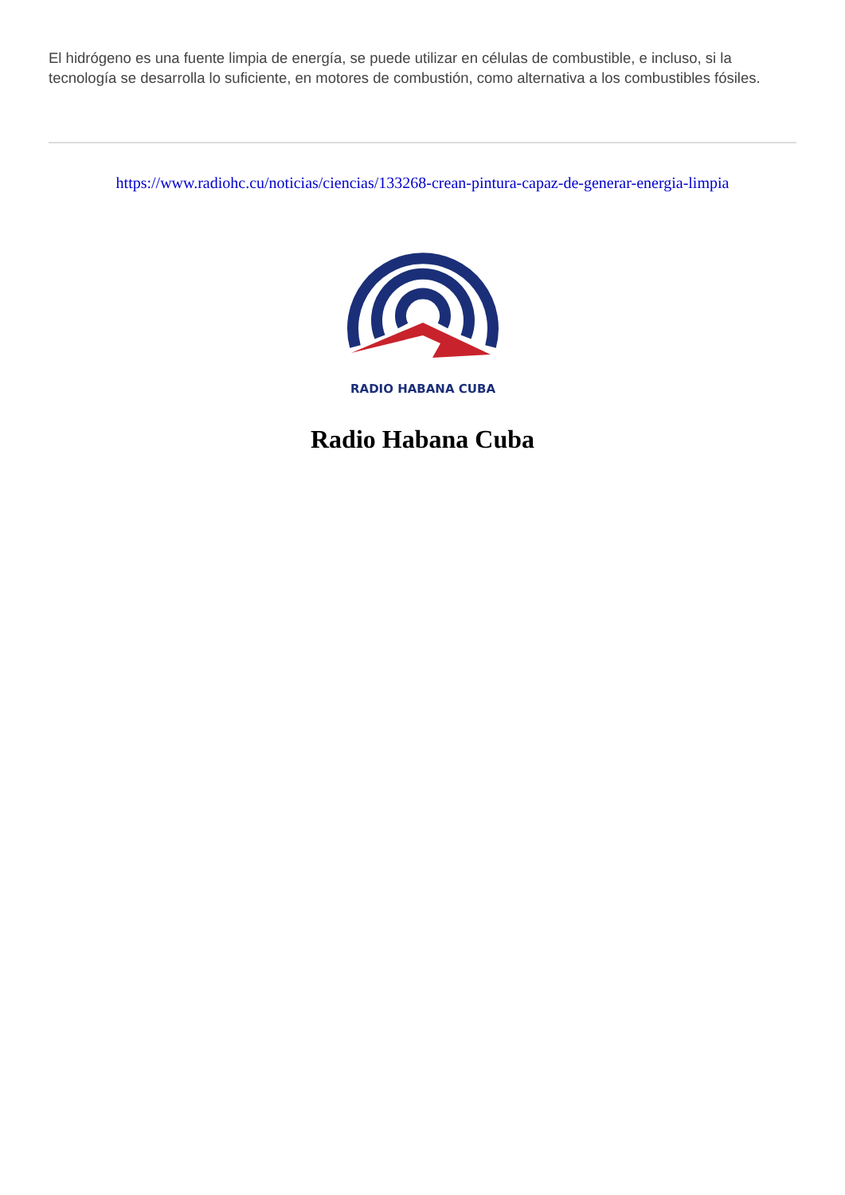El hidrógeno es una fuente limpia de energía, se puede utilizar en células de combustible, e incluso, si la tecnología se desarrolla lo suficiente, en motores de combustión, como alternativa a los combustibles fósiles.
https://www.radiohc.cu/noticias/ciencias/133268-crean-pintura-capaz-de-generar-energia-limpia
RADIO HABANA CUBA
Radio Habana Cuba